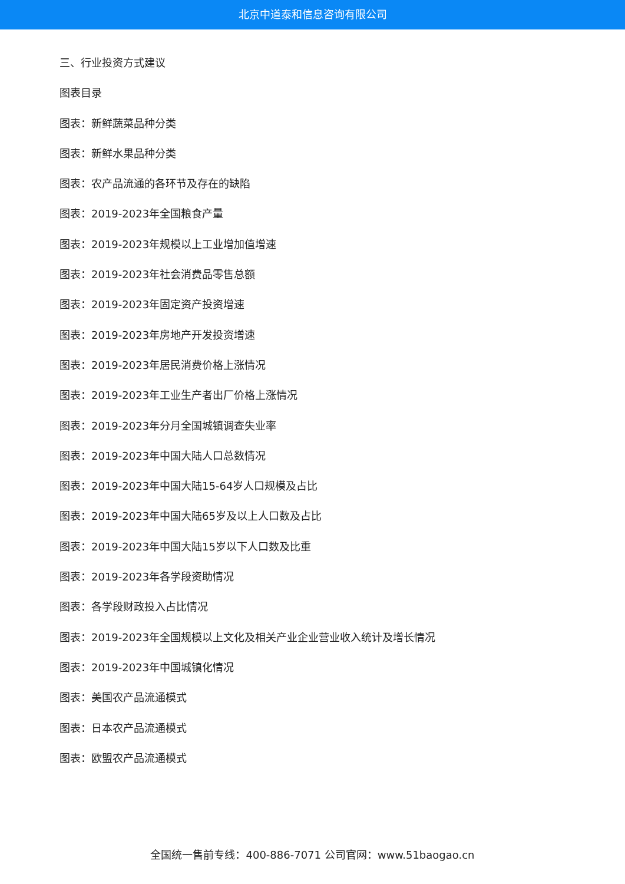北京中道泰和信息咨询有限公司
三、行业投资方式建议
图表目录
图表：新鲜蔬菜品种分类
图表：新鲜水果品种分类
图表：农产品流通的各环节及存在的缺陷
图表：2019-2023年全国粮食产量
图表：2019-2023年规模以上工业增加值增速
图表：2019-2023年社会消费品零售总额
图表：2019-2023年固定资产投资增速
图表：2019-2023年房地产开发投资增速
图表：2019-2023年居民消费价格上涨情况
图表：2019-2023年工业生产者出厂价格上涨情况
图表：2019-2023年分月全国城镇调查失业率
图表：2019-2023年中国大陆人口总数情况
图表：2019-2023年中国大陆15-64岁人口规模及占比
图表：2019-2023年中国大陆65岁及以上人口数及占比
图表：2019-2023年中国大陆15岁以下人口数及比重
图表：2019-2023年各学段资助情况
图表：各学段财政投入占比情况
图表：2019-2023年全国规模以上文化及相关产业企业营业收入统计及增长情况
图表：2019-2023年中国城镇化情况
图表：美国农产品流通模式
图表：日本农产品流通模式
图表：欧盟农产品流通模式
全国统一售前专线：400-886-7071 公司官网：www.51baogao.cn